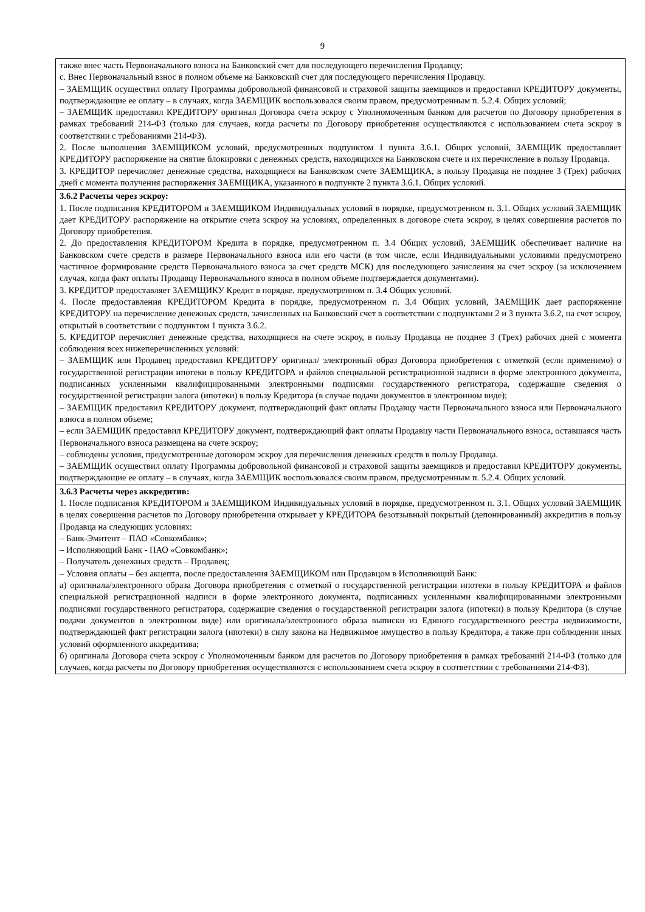9
| также внес часть Первоначального взноса на Банковский счет для последующего перечисления Продавцу; с. Внес Первоначальный взнос в полном объеме на Банковский счет для последующего перечисления Продавцу. – ЗАЕМЩИК осуществил оплату Программы добровольной финансовой и страховой защиты заемщиков и предоставил КРЕДИТОРУ документы, подтверждающие ее оплату – в случаях, когда ЗАЕМЩИК воспользовался своим правом, предусмотренным п. 5.2.4. Общих условий; – ЗАЕМЩИК предоставил КРЕДИТОРУ оригинал Договора счета эскроу с Уполномоченным банком для расчетов по Договору приобретения в рамках требований 214-ФЗ (только для случаев, когда расчеты по Договору приобретения осуществляются с использованием счета эскроу в соответствии с требованиями 214-ФЗ). 2. После выполнения ЗАЕМЩИКОМ условий, предусмотренных подпунктом 1 пункта 3.6.1. Общих условий, ЗАЕМЩИК предоставляет КРЕДИТОРУ распоряжение на снятие блокировки с денежных средств, находящихся на Банковском счете и их перечисление в пользу Продавца. 3. КРЕДИТОР перечисляет денежные средства, находящиеся на Банковском счете ЗАЕМЩИКА, в пользу Продавца не позднее 3 (Трех) рабочих дней с момента получения распоряжения ЗАЕМЩИКА, указанного в подпункте 2 пункта 3.6.1. Общих условий. |
| 3.6.2 Расчеты через эскроу: 1. После подписания КРЕДИТОРОМ и ЗАЕМЩИКОМ Индивидуальных условий в порядке, предусмотренном п. 3.1. Общих условий ЗАЕМЩИК дает КРЕДИТОРУ распоряжение на открытие счета эскроу на условиях, определенных в договоре счета эскроу, в целях совершения расчетов по Договору приобретения. 2. До предоставления КРЕДИТОРОМ Кредита в порядке, предусмотренном п. 3.4 Общих условий, ЗАЕМЩИК обеспечивает наличие на Банковском счете средств в размере Первоначального взноса или его части (в том числе, если Индивидуальными условиями предусмотрено частичное формирование средств Первоначального взноса за счет средств МСК) для последующего зачисления на счет эскроу (за исключением случая, когда факт оплаты Продавцу Первоначального взноса в полном объеме подтверждается документами). 3. КРЕДИТОР предоставляет ЗАЕМЩИКУ Кредит в порядке, предусмотренном п. 3.4 Общих условий. 4. После предоставления КРЕДИТОРОМ Кредита в порядке, предусмотренном п. 3.4 Общих условий, ЗАЕМЩИК дает распоряжение КРЕДИТОРУ на перечисление денежных средств, зачисленных на Банковский счет в соответствии с подпунктами 2 и 3 пункта 3.6.2, на счет эскроу, открытый в соответствии с подпунктом 1 пункта 3.6.2. 5. КРЕДИТОР перечисляет денежные средства, находящиеся на счете эскроу, в пользу Продавца не позднее 3 (Трех) рабочих дней с момента соблюдения всех нижеперечисленных условий: – ЗАЕМЩИК или Продавец предоставил КРЕДИТОРУ оригинал/ электронный образ Договора приобретения с отметкой (если применимо) о государственной регистрации ипотеки в пользу КРЕДИТОРА и файлов специальной регистрационной надписи в форме электронного документа, подписанных усиленными квалифицированными электронными подписями государственного регистратора, содержащие сведения о государственной регистрации залога (ипотеки) в пользу Кредитора (в случае подачи документов в электронном виде); – ЗАЕМЩИК предоставил КРЕДИТОРУ документ, подтверждающий факт оплаты Продавцу части Первоначального взноса или Первоначального взноса в полном объеме; – если ЗАЕМЩИК предоставил КРЕДИТОРУ документ, подтверждающий факт оплаты Продавцу части Первоначального взноса, оставшаяся часть Первоначального взноса размещена на счете эскроу; – соблюдены условия, предусмотренные договором эскроу для перечисления денежных средств в пользу Продавца. – ЗАЕМЩИК осуществил оплату Программы добровольной финансовой и страховой защиты заемщиков и предоставил КРЕДИТОРУ документы, подтверждающие ее оплату – в случаях, когда ЗАЕМЩИК воспользовался своим правом, предусмотренным п. 5.2.4. Общих условий. |
| 3.6.3 Расчеты через аккредитив: 1. После подписания КРЕДИТОРОМ и ЗАЕМЩИКОМ Индивидуальных условий в порядке, предусмотренном п. 3.1. Общих условий ЗАЕМЩИК в целях совершения расчетов по Договору приобретения открывает у КРЕДИТОРА безотзывный покрытый (депонированный) аккредитив в пользу Продавца на следующих условиях: – Банк-Эмитент – ПАО «Совкомбанк»; – Исполняющий Банк - ПАО «Совкомбанк»; – Получатель денежных средств – Продавец; – Условия оплаты – без акцепта, после предоставления ЗАЕМЩИКОМ или Продавцом в Исполняющий Банк: а) оригинала/электронного образа Договора приобретения с отметкой о государственной регистрации ипотеки в пользу КРЕДИТОРА и файлов специальной регистрационной надписи в форме электронного документа, подписанных усиленными квалифицированными электронными подписями государственного регистратора, содержащие сведения о государственной регистрации залога (ипотеки) в пользу Кредитора (в случае подачи документов в электронном виде) или оригинала/электронного образа выписки из Единого государственного реестра недвижимости, подтверждающей факт регистрации залога (ипотеки) в силу закона на Недвижимое имущество в пользу Кредитора, а также при соблюдении иных условий оформленного аккредитива; б) оригинала Договора счета эскроу с Уполномоченным банком для расчетов по Договору приобретения в рамках требований 214-ФЗ (только для случаев, когда расчеты по Договору приобретения осуществляются с использованием счета эскроу в соответствии с требованиями 214-ФЗ). |